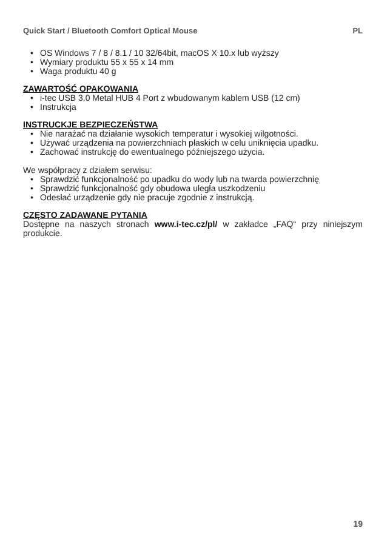Quick Start / Bluetooth Comfort Optical Mouse PL
• OS Windows 7 / 8 / 8.1 / 10 32/64bit, macOS X 10.x lub wyższy
• Wymiary produktu 55 x 55 x 14 mm
• Waga produktu 40 g
ZAWARTOŚĆ OPAKOWANIA
• i-tec USB 3.0 Metal HUB 4 Port z wbudowanym kablem USB (12 cm)
• Instrukcja
INSTRUCKJE BEZPIECZEŃSTWA
• Nie narażać na działanie wysokich temperatur i wysokiej wilgotności.
• Używać urządzenia na powierzchniach płaskich w celu uniknięcia upadku.
• Zachować instrukcję do ewentualnego późniejszego użycia.
We współpracy z działem serwisu:
• Sprawdzić funkcjonalność po upadku do wody lub na twarda powierzchnię
• Sprawdzić funkcjonalność gdy obudowa uległa uszkodzeniu
• Odesłać urządzenie gdy nie pracuje zgodnie z instrukcją.
CZĘSTO ZADAWANE PYTANIA
Dostępne na naszych stronach www.i-tec.cz/pl/ w zakładce „FAQ“ przy niniejszym produkcie.
19